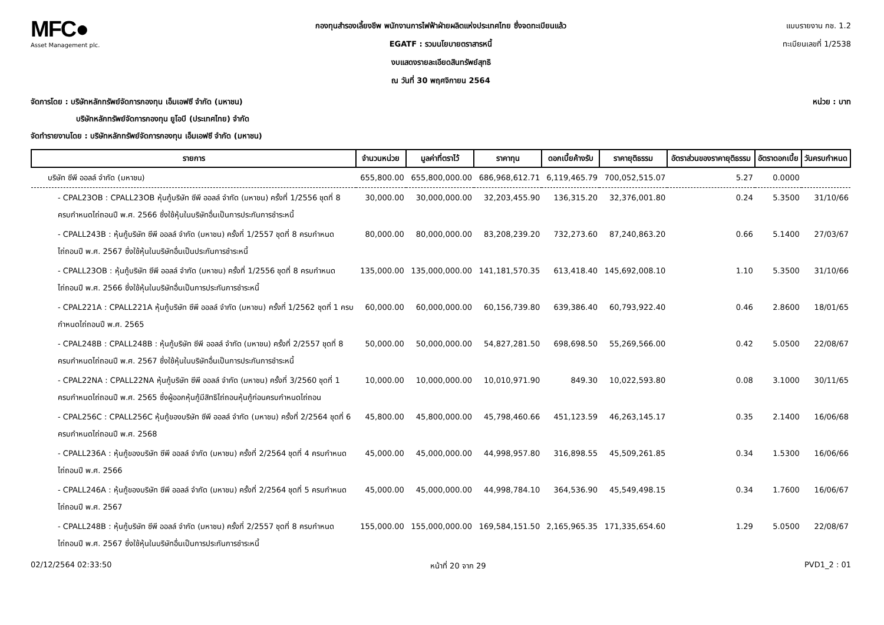MFC●
Asset Management plc.
กองทุนสำรองเลี้ยงชีพ พนักงานการไฟฟ้าฝ่ายผลิตแห่งประเทศไทย ซึ่งจดทะเบียนแล้ว
EGATF : รวมนโยบายตราสารหนี้
งบแสดงรายละเอียดสินทรัพย์สุทธิ
ณ วันที่ 30 พฤศจิกายน 2564
แบบรายงาน กช. 1.2
ทะเบียนเลขที่ 1/2538
จัดการโดย : บริษัทหลักทรัพย์จัดการกองทุน เอ็มเอฟซี จำกัด (มหาชน)
บริษัทหลักทรัพย์จัดการกองทุน ยูโอบี (ประเทศไทย) จำกัด
จัดทำรายงานโดย : บริษัทหลักทรัพย์จัดการกองทุน เอ็มเอฟซี จำกัด (มหาชน)
หน่วย : บาท
| รายการ | จำนวนหน่วย | มูลค่าที่ตราไว้ | ราคาทุน | ดอกเบี้ยค้างรับ | ราคายุติธรรม | อัตราส่วนของราคายุติธรรม | อัตราดอกเบี้ย | วันครบกำหนด |
| --- | --- | --- | --- | --- | --- | --- | --- | --- |
| บริษัท ซีพี ออลล์ จำกัด (มหาชน) | 655,800.00 | 655,800,000.00 | 686,968,612.71 | 6,119,465.79 | 700,052,515.07 | 5.27 | 0.0000 | |
| - CPAL23OB : CPALL23OB หุ้นกู้บริษัท ซีพี ออลล์ จำกัด (มหาชน) ครั้งที่ 1/2556 ชุดที่ 8 ครบกำหนดไถ่ถอนปี พ.ศ. 2566 ซึ่งใช้หุ้นในบริษัทอื่นเป็นการประกันการชำระหนี้ | 30,000.00 | 30,000,000.00 | 32,203,455.90 | 136,315.20 | 32,376,001.80 | 0.24 | 5.3500 | 31/10/66 |
| - CPALL243B : หุ้นกู้บริษัท ซีพี ออลล์ จำกัด (มหาชน) ครั้งที่ 1/2557 ชุดที่ 8 ครบกำหนดไถ่ถอนปี พ.ศ. 2567 ซึ่งใช้หุ้นในบริษัทอื่นเป็นประกันการชำระหนี้ | 80,000.00 | 80,000,000.00 | 83,208,239.20 | 732,273.60 | 87,240,863.20 | 0.66 | 5.1400 | 27/03/67 |
| - CPALL23OB : หุ้นกู้บริษัท ซีพี ออลล์ จำกัด (มหาชน) ครั้งที่ 1/2556 ชุดที่ 8 ครบกำหนดไถ่ถอนปี พ.ศ. 2566 ซึ่งใช้หุ้นในบริษัทอื่นเป็นการประกันการชำระหนี้ | 135,000.00 | 135,000,000.00 | 141,181,570.35 | 613,418.40 | 145,692,008.10 | 1.10 | 5.3500 | 31/10/66 |
| - CPAL221A : CPALL221A หุ้นกู้บริษัท ซีพี ออลล์ จำกัด (มหาชน) ครั้งที่ 1/2562 ชุดที่ 1 ครบกำหนดไถ่ถอนปี พ.ศ. 2565 | 60,000.00 | 60,000,000.00 | 60,156,739.80 | 639,386.40 | 60,793,922.40 | 0.46 | 2.8600 | 18/01/65 |
| - CPAL248B : CPALL248B : หุ้นกู้บริษัท ซีพี ออลล์ จำกัด (มหาชน) ครั้งที่ 2/2557 ชุดที่ 8 ครบกำหนดไถ่ถอนปี พ.ศ. 2567 ซึ่งใช้หุ้นในบริษัทอื่นเป็นการประกันการชำระหนี้ | 50,000.00 | 50,000,000.00 | 54,827,281.50 | 698,698.50 | 55,269,566.00 | 0.42 | 5.0500 | 22/08/67 |
| - CPAL22NA : CPALL22NA หุ้นกู้บริษัท ซีพี ออลล์ จำกัด (มหาชน) ครั้งที่ 3/2560 ชุดที่ 1 ครบกำหนดไถ่ถอนปี พ.ศ. 2565 ซึ่งผู้ออกหุ้นกู้มีสิทธิไถ่ถอนหุ้นกู้ก่อนครบกำหนดไถ่ถอน | 10,000.00 | 10,000,000.00 | 10,010,971.90 | 849.30 | 10,022,593.80 | 0.08 | 3.1000 | 30/11/65 |
| - CPAL256C : CPALL256C หุ้นกู้ของบริษัท ซีพี ออลล์ จำกัด (มหาชน) ครั้งที่ 2/2564 ชุดที่ 6 ครบกำหนดไถ่ถอนปี พ.ศ. 2568 | 45,800.00 | 45,800,000.00 | 45,798,460.66 | 451,123.59 | 46,263,145.17 | 0.35 | 2.1400 | 16/06/68 |
| - CPALL236A : หุ้นกู้ของบริษัท ซีพี ออลล์ จำกัด (มหาชน) ครั้งที่ 2/2564 ชุดที่ 4 ครบกำหนดไถ่ถอนปี พ.ศ. 2566 | 45,000.00 | 45,000,000.00 | 44,998,957.80 | 316,898.55 | 45,509,261.85 | 0.34 | 1.5300 | 16/06/66 |
| - CPALL246A : หุ้นกู้ของบริษัท ซีพี ออลล์ จำกัด (มหาชน) ครั้งที่ 2/2564 ชุดที่ 5 ครบกำหนดไถ่ถอนปี พ.ศ. 2567 | 45,000.00 | 45,000,000.00 | 44,998,784.10 | 364,536.90 | 45,549,498.15 | 0.34 | 1.7600 | 16/06/67 |
| - CPALL248B : หุ้นกู้บริษัท ซีพี ออลล์ จำกัด (มหาชน) ครั้งที่ 2/2557 ชุดที่ 8 ครบกำหนดไถ่ถอนปี พ.ศ. 2567 ซึ่งใช้หุ้นในบริษัทอื่นเป็นการประกันการชำระหนี้ | 155,000.00 | 155,000,000.00 | 169,584,151.50 | 2,165,965.35 | 171,335,654.60 | 1.29 | 5.0500 | 22/08/67 |
02/12/2564 02:33:50 หน้าที่ 20 จาก 29 PVD1_2 : 01